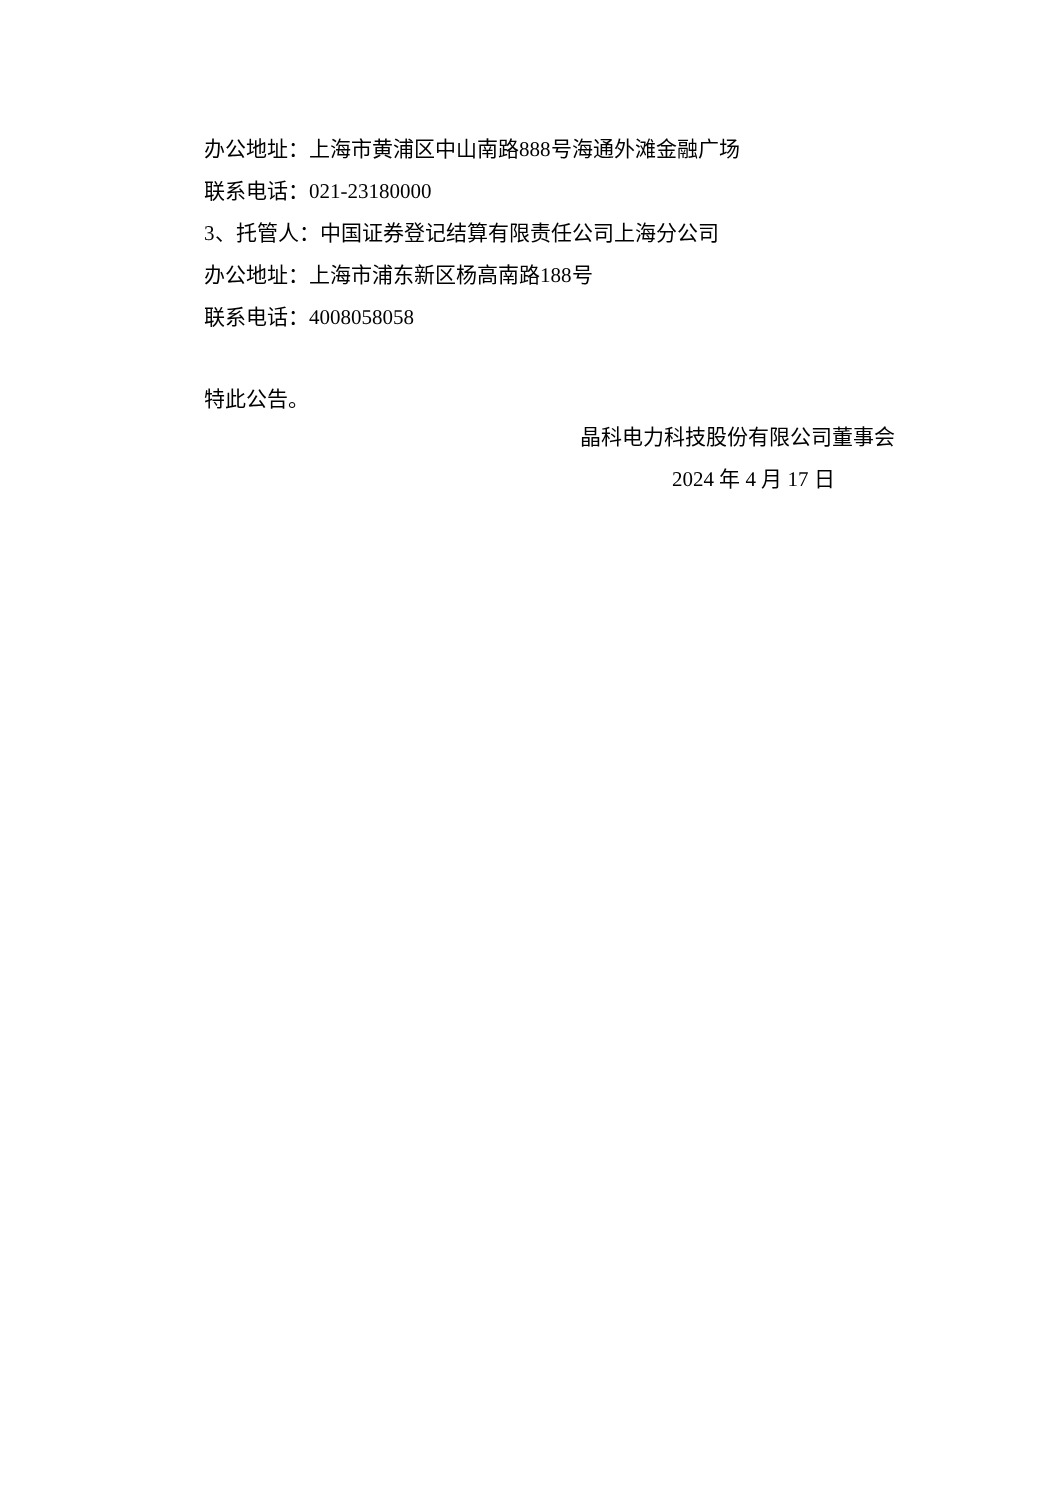办公地址：上海市黄浦区中山南路888号海通外滩金融广场
联系电话：021-23180000
3、托管人：中国证券登记结算有限责任公司上海分公司
办公地址：上海市浦东新区杨高南路188号
联系电话：4008058058
特此公告。
晶科电力科技股份有限公司董事会
2024 年 4 月 17 日